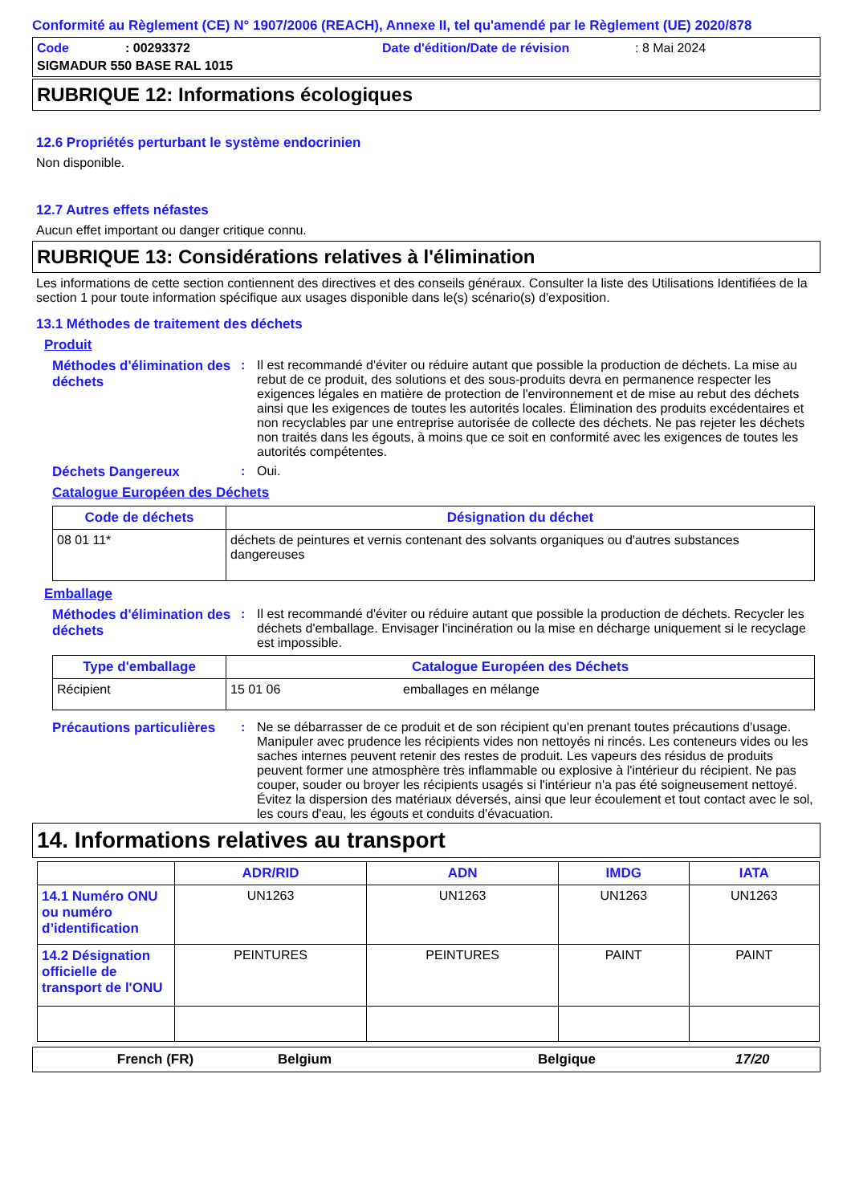Conformité au Règlement (CE) N° 1907/2006 (REACH), Annexe II, tel qu'amendé par le Règlement (UE) 2020/878
Code: 00293372 Date d'édition/Date de révision: 8 Mai 2024
SIGMADUR 550 BASE RAL 1015
RUBRIQUE 12: Informations écologiques
12.6 Propriétés perturbant le système endocrinien
Non disponible.
12.7 Autres effets néfastes
Aucun effet important ou danger critique connu.
RUBRIQUE 13: Considérations relatives à l'élimination
Les informations de cette section contiennent des directives et des conseils généraux. Consulter la liste des Utilisations Identifiées de la section 1 pour toute information spécifique aux usages disponible dans le(s) scénario(s) d'exposition.
13.1 Méthodes de traitement des déchets
Produit
Méthodes d'élimination des déchets
: Il est recommandé d'éviter ou réduire autant que possible la production de déchets. La mise au rebut de ce produit, des solutions et des sous-produits devra en permanence respecter les exigences légales en matière de protection de l'environnement et de mise au rebut des déchets ainsi que les exigences de toutes les autorités locales. Élimination des produits excédentaires et non recyclables par une entreprise autorisée de collecte des déchets. Ne pas rejeter les déchets non traités dans les égouts, à moins que ce soit en conformité avec les exigences de toutes les autorités compétentes.
Déchets Dangereux : Oui.
Catalogue Européen des Déchets
| Code de déchets | Désignation du déchet |
| --- | --- |
| 08 01 11* | déchets de peintures et vernis contenant des solvants organiques ou d'autres substances dangereuses |
Emballage
Méthodes d'élimination des déchets
: Il est recommandé d'éviter ou réduire autant que possible la production de déchets. Recycler les déchets d'emballage. Envisager l'incinération ou la mise en décharge uniquement si le recyclage est impossible.
| Type d'emballage | Catalogue Européen des Déchets | |
| --- | --- | --- |
| Récipient | 15 01 06 | emballages en mélange |
Précautions particulières
: Ne se débarrasser de ce produit et de son récipient qu'en prenant toutes précautions d'usage. Manipuler avec prudence les récipients vides non nettoyés ni rincés. Les conteneurs vides ou les saches internes peuvent retenir des restes de produit. Les vapeurs des résidus de produits peuvent former une atmosphère très inflammable ou explosive à l'intérieur du récipient. Ne pas couper, souder ou broyer les récipients usagés si l'intérieur n'a pas été soigneusement nettoyé. Évitez la dispersion des matériaux déversés, ainsi que leur écoulement et tout contact avec le sol, les cours d'eau, les égouts et conduits d'évacuation.
14. Informations relatives au transport
| | ADR/RID | ADN | IMDG | IATA |
| --- | --- | --- | --- | --- |
| 14.1 Numéro ONU ou numéro d’identification | UN1263 | UN1263 | UN1263 | UN1263 |
| 14.2 Désignation officielle de transport de l'ONU | PEINTURES | PEINTURES | PAINT | PAINT |
French (FR) Belgium Belgique 17/20